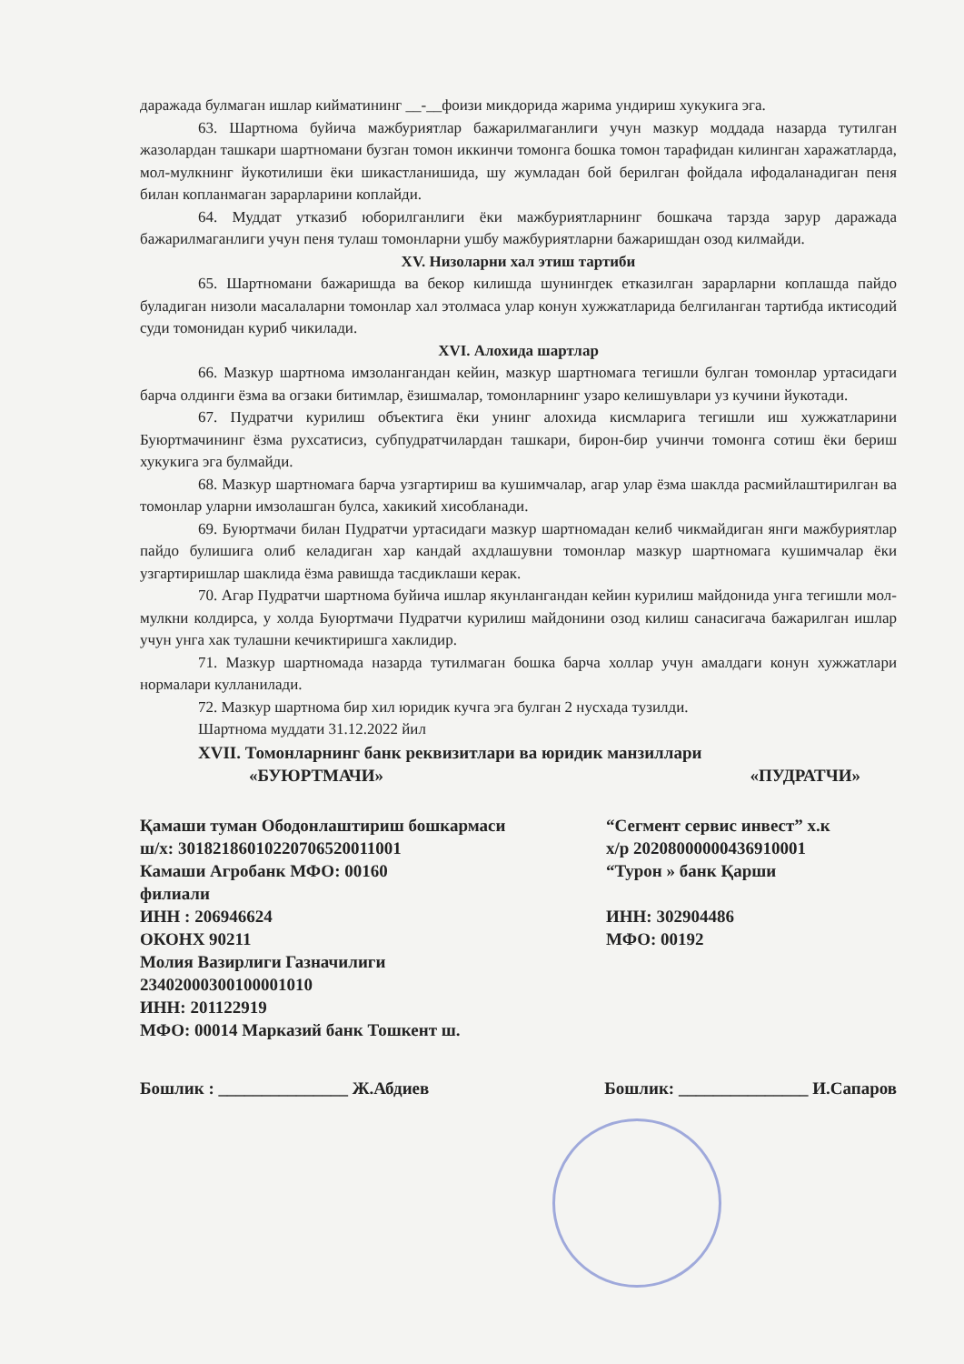даражада булмаган ишлар киймати­нинг __-__фоизи микдорида жарима ундириш хукукига эга.
63. Шартнома буйича мажбуриятлар бажарилмаганлиги учун мазкур моддада назарда тутилган жазолардан ташкари шартномани бузган томон иккинчи томонга бошка томон тарафидан килинган харажатларда, мол-мулкнинг йукотилиши ёки шикастланишида, шу жумладан бой берилган фойдала ифодаланадиган пеня билан копланмаган зарарларини коплайди.
64. Муддат утказиб юборилганлиги ёки мажбуриятларнинг бошкача тарзда зарур даражада бажарилмаганлиги учун пеня тулаш томонларни ушбу мажбуриятларни бажаришдан озод килмайди.
XV. Низоларни хал этиш тартиби
65. Шартномани бажаришда ва бекор килишда шунингдек етказилган зарарларни коплашда пайдо буладиган низоли масалаларни томонлар хал этолмаса улар конун хужжатларида белгиланган тартибда иктисодий суди томонидан куриб чикилади.
XVI. Алохида шартлар
66. Мазкур шартнома имзолангандан кейин, мазкур шартномага тегишли булган томонлар уртасидаги барча олдинги ёзма ва огзаки битимлар, ёзишмалар, томонларнинг узаро келишувлари уз кучини йукотади.
67. Пудратчи курилиш объектига ёки унинг алохида кисмларига тегишли иш хужжатларини Буюртмачининг ёзма рухсатисиз, субпудратчилардан ташкари, бирон-бир учинчи томонга сотиш ёки бериш хукукига эга булмайди.
68. Мазкур шартномага барча узгартириш ва кушимчалар, агар улар ёзма шаклда расмийлаштирилган ва томонлар уларни имзолашган булса, хакикий хисобланади.
69. Буюртмачи билан Пудратчи уртасидаги мазкур шартномадан келиб чикмайдиган янги мажбуриятлар пайдо булишига олиб келадиган хар кандай ахдлашувни томонлар мазкур шартномага кушимчалар ёки узгартиришлар шаклида ёзма равишда тасдиклаши керак.
70. Агар Пудратчи шартнома буйича ишлар якунлангандан кейин курилиш майдонида унга тегишли мол-мулкни колдирса, у холда Буюртмачи Пудратчи курилиш майдонини озод килиш санасигача бажарилган ишлар учун унга хак тулашни кечиктиришга хаклидир.
71. Мазкур шартномада назарда тутилмаган бошка барча холлар учун амалдаги конун хужжатлари нормалари кулланилади.
72. Мазкур шартнома бир хил юридик кучга эга булган 2 нусхада тузилди.
Шартнома муддати 31.12.2022 йил
XVII. Томонларнинг банк реквизитлари ва юридик манзиллари
«БУЮРТМАЧИ» «ПУДРАТЧИ»
Қамаши туман Ободонлаштириш бошкармаси
ш/х: 30182186010220706520011001
Камаши Агробанк МФО: 00160
филиали
ИНН : 206946624
ОКОНХ 90211
Молия Вазирлиги Газначилиги
23402000300100001010
ИНН: 201122919
МФО: 00014 Марказий банк Тошкент ш.
“Сегмент сервис инвест” х.к
х/р 20208000000436910001
“Турон » банк Қарши
ИНН: 302904486
МФО: 00192
Бошлик : _______________ Ж.Абдиев Бошлик: _______________ И.Сапаров